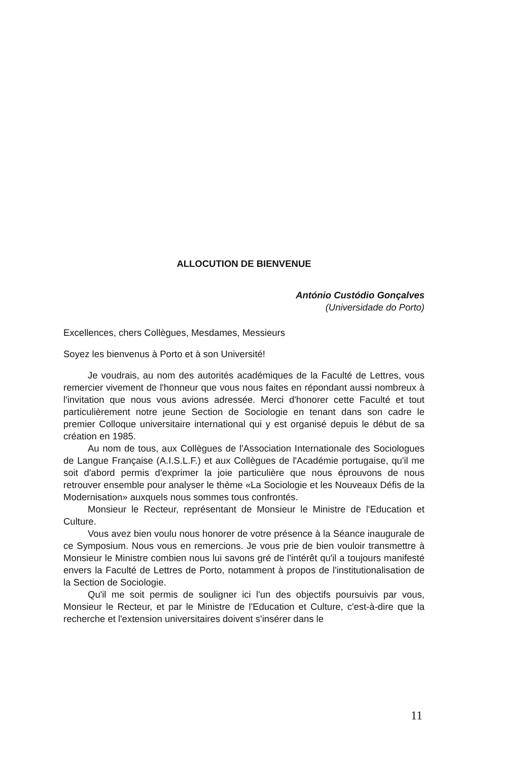ALLOCUTION DE BIENVENUE
António Custódio Gonçalves
(Universidade do Porto)
Excellences, chers Collègues, Mesdames, Messieurs
Soyez les bienvenus à Porto et à son Université!
Je voudrais, au nom des autorités académiques de la Faculté de Lettres, vous remercier vivement de l'honneur que vous nous faites en répondant aussi nombreux à l'invitation que nous vous avions adressée. Merci d'honorer cette Faculté et tout particulièrement notre jeune Section de Sociologie en tenant dans son cadre le premier Colloque universitaire international qui y est organisé depuis le début de sa création en 1985.
Au nom de tous, aux Collègues de l'Association Internationale des Sociologues de Langue Française (A.I.S.L.F.) et aux Collègues de l'Académie portugaise, qu'il me soit d'abord permis d'exprimer la joie particulière que nous éprouvons de nous retrouver ensemble pour analyser le thème «La Sociologie et les Nouveaux Défis de la Modernisation» auxquels nous sommes tous confrontés.
Monsieur le Recteur, représentant de Monsieur le Ministre de l'Education et Culture.
Vous avez bien voulu nous honorer de votre présence à la Séance inaugurale de ce Symposium. Nous vous en remercions. Je vous prie de bien vouloir transmettre à Monsieur le Ministre combien nous lui savons gré de l'intérêt qu'il a toujours manifesté envers la Faculté de Lettres de Porto, notamment à propos de l'institutionalisation de la Section de Sociologie.
Qu'il me soit permis de souligner ici l'un des objectifs poursuivis par vous, Monsieur le Recteur, et par le Ministre de l'Education et Culture, c'est-à-dire que la recherche et l'extension universitaires doivent s'insérer dans le
11